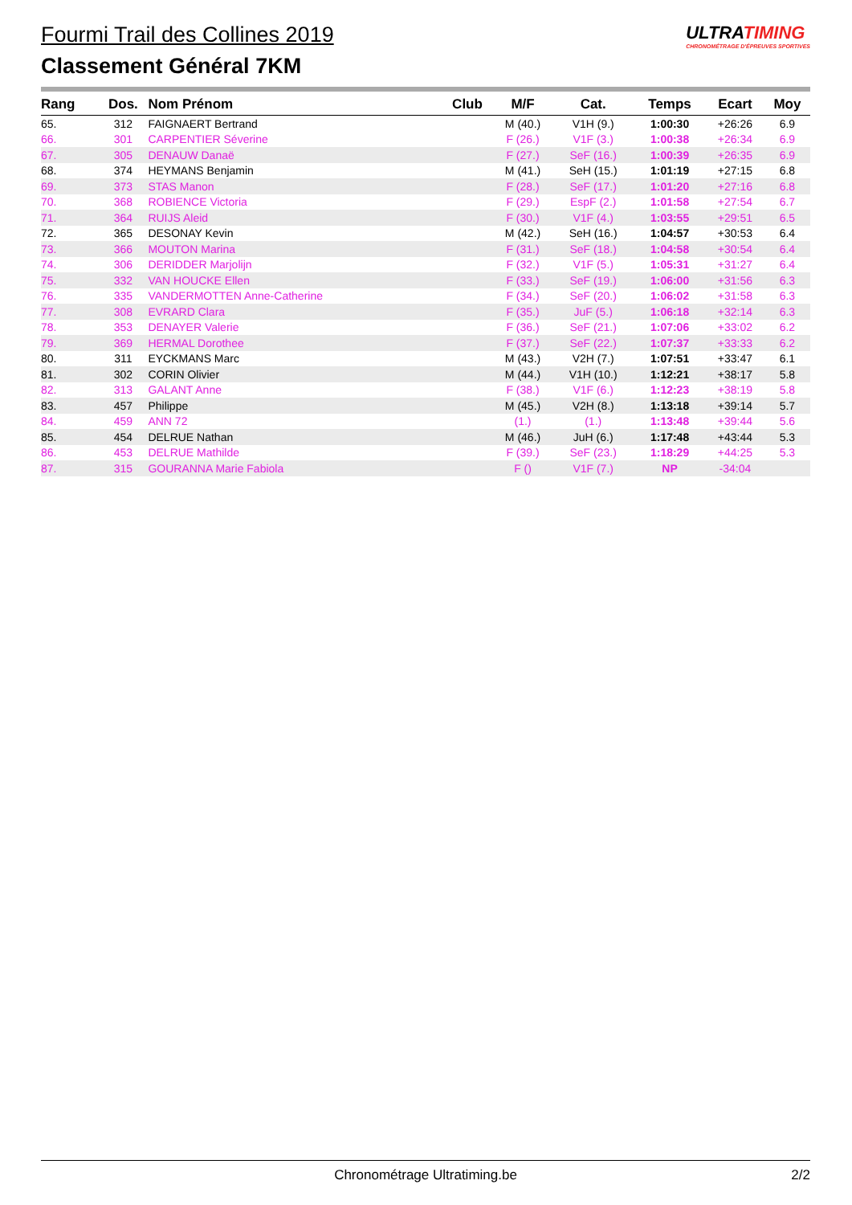Fourmi Trail des Collines 2019
Classement Général 7KM
ULTRATIMING
CHRONOMÉTRAGE D'ÉPREUVES SPORTIVES
| Rang | Dos. | Nom Prénom | Club | M/F | Cat. | Temps | Ecart | Moy |
| --- | --- | --- | --- | --- | --- | --- | --- | --- |
| 65. | 312 | FAIGNAERT Bertrand | | M (40.) | V1H (9.) | 1:00:30 | +26:26 | 6.9 |
| 66. | 301 | CARPENTIER Séverine | | F (26.) | V1F (3.) | 1:00:38 | +26:34 | 6.9 |
| 67. | 305 | DENAUW Danaë | | F (27.) | SeF (16.) | 1:00:39 | +26:35 | 6.9 |
| 68. | 374 | HEYMANS Benjamin | | M (41.) | SeH (15.) | 1:01:19 | +27:15 | 6.8 |
| 69. | 373 | STAS Manon | | F (28.) | SeF (17.) | 1:01:20 | +27:16 | 6.8 |
| 70. | 368 | ROBIENCE Victoria | | F (29.) | EspF (2.) | 1:01:58 | +27:54 | 6.7 |
| 71. | 364 | RUIJS Aleid | | F (30.) | V1F (4.) | 1:03:55 | +29:51 | 6.5 |
| 72. | 365 | DESONAY Kevin | | M (42.) | SeH (16.) | 1:04:57 | +30:53 | 6.4 |
| 73. | 366 | MOUTON Marina | | F (31.) | SeF (18.) | 1:04:58 | +30:54 | 6.4 |
| 74. | 306 | DERIDDER Marjolijn | | F (32.) | V1F (5.) | 1:05:31 | +31:27 | 6.4 |
| 75. | 332 | VAN HOUCKE Ellen | | F (33.) | SeF (19.) | 1:06:00 | +31:56 | 6.3 |
| 76. | 335 | VANDERMOTTEN Anne-Catherine | | F (34.) | SeF (20.) | 1:06:02 | +31:58 | 6.3 |
| 77. | 308 | EVRARD Clara | | F (35.) | JuF (5.) | 1:06:18 | +32:14 | 6.3 |
| 78. | 353 | DENAYER Valerie | | F (36.) | SeF (21.) | 1:07:06 | +33:02 | 6.2 |
| 79. | 369 | HERMAL Dorothee | | F (37.) | SeF (22.) | 1:07:37 | +33:33 | 6.2 |
| 80. | 311 | EYCKMANS Marc | | M (43.) | V2H (7.) | 1:07:51 | +33:47 | 6.1 |
| 81. | 302 | CORIN Olivier | | M (44.) | V1H (10.) | 1:12:21 | +38:17 | 5.8 |
| 82. | 313 | GALANT Anne | | F (38.) | V1F (6.) | 1:12:23 | +38:19 | 5.8 |
| 83. | 457 | Philippe | | M (45.) | V2H (8.) | 1:13:18 | +39:14 | 5.7 |
| 84. | 459 | ANN 72 | | (1.) | (1.) | 1:13:48 | +39:44 | 5.6 |
| 85. | 454 | DELRUE Nathan | | M (46.) | JuH (6.) | 1:17:48 | +43:44 | 5.3 |
| 86. | 453 | DELRUE Mathilde | | F (39.) | SeF (23.) | 1:18:29 | +44:25 | 5.3 |
| 87. | 315 | GOURANNA Marie Fabiola | | F () | V1F (7.) | NP | -34:04 | |
Chronométrage Ultratiming.be 2/2